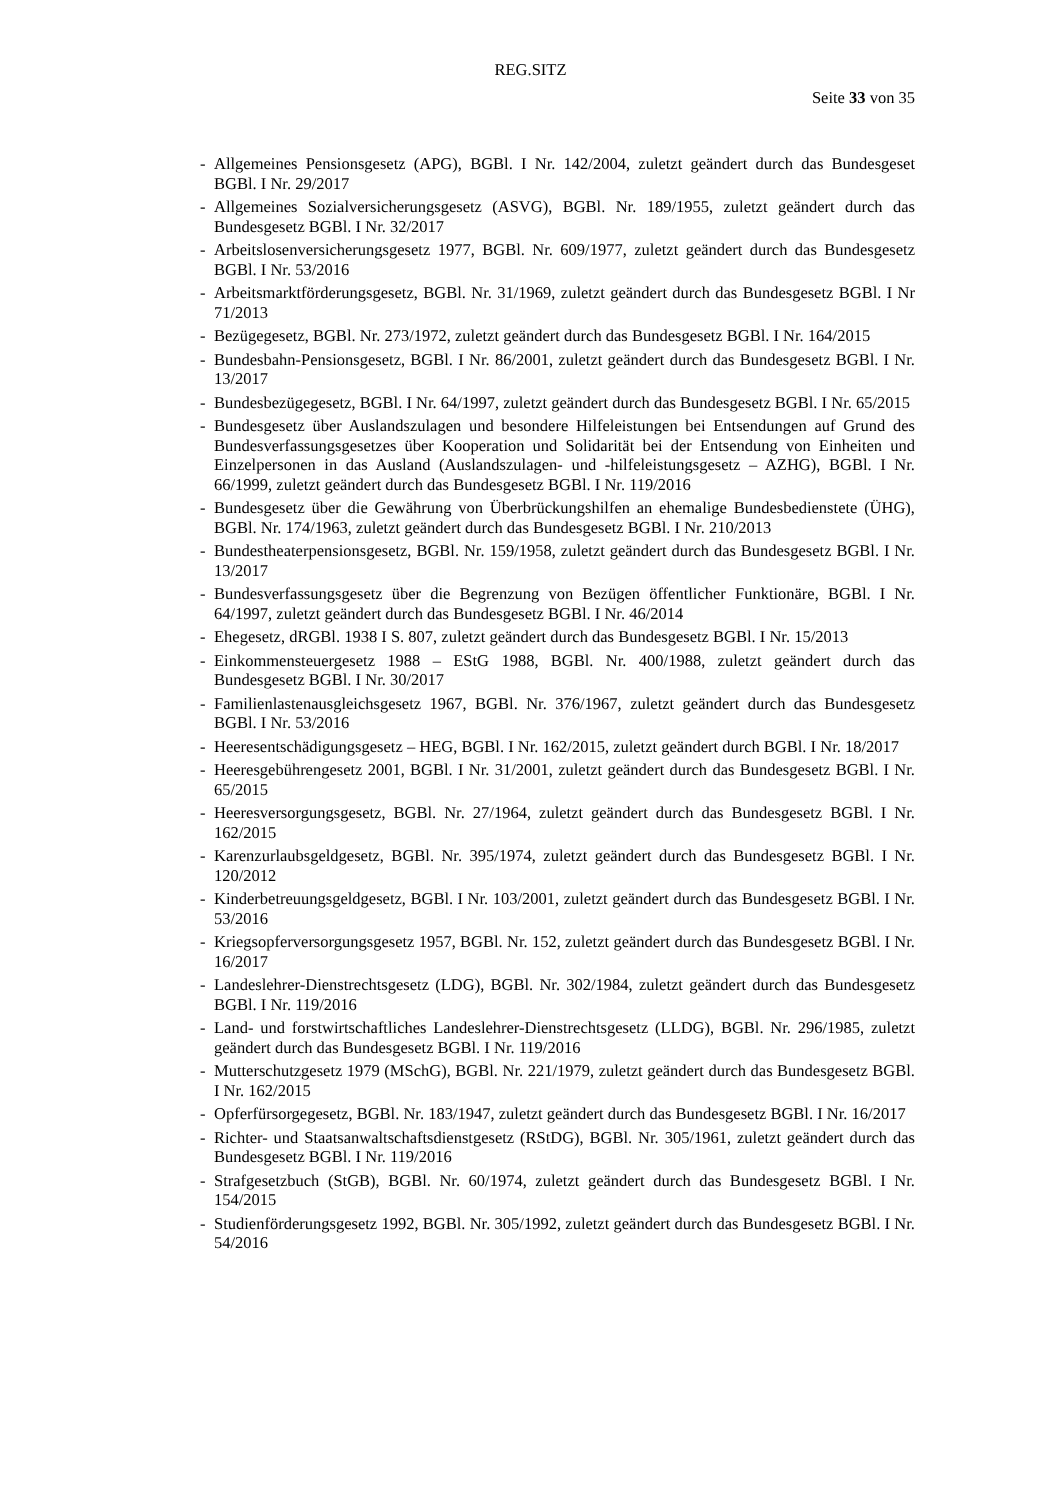REG.SITZ
Seite 33 von 35
- Allgemeines Pensionsgesetz (APG), BGBl. I Nr. 142/2004, zuletzt geändert durch das Bundesgeset BGBl. I Nr. 29/2017
- Allgemeines Sozialversicherungsgesetz (ASVG), BGBl. Nr. 189/1955, zuletzt geändert durch das Bundesgesetz BGBl. I Nr. 32/2017
- Arbeitslosenversicherungsgesetz 1977, BGBl. Nr. 609/1977, zuletzt geändert durch das Bundesgesetz BGBl. I Nr. 53/2016
- Arbeitsmarktförderungsgesetz, BGBl. Nr. 31/1969, zuletzt geändert durch das Bundesgesetz BGBl. I Nr 71/2013
- Bezügegesetz, BGBl. Nr. 273/1972, zuletzt geändert durch das Bundesgesetz BGBl. I Nr. 164/2015
- Bundesbahn-Pensionsgesetz, BGBl. I Nr. 86/2001, zuletzt geändert durch das Bundesgesetz BGBl. I Nr. 13/2017
- Bundesbezügegesetz, BGBl. I Nr. 64/1997, zuletzt geändert durch das Bundesgesetz BGBl. I Nr. 65/2015
- Bundesgesetz über Auslandszulagen und besondere Hilfeleistungen bei Entsendungen auf Grund des Bundesverfassungsgesetzes über Kooperation und Solidarität bei der Entsendung von Einheiten und Einzelpersonen in das Ausland (Auslandszulagen- und -hilfeleistungsgesetz – AZHG), BGBl. I Nr. 66/1999, zuletzt geändert durch das Bundesgesetz BGBl. I Nr. 119/2016
- Bundesgesetz über die Gewährung von Überbrückungshilfen an ehemalige Bundesbedienstete (ÜHG), BGBl. Nr. 174/1963, zuletzt geändert durch das Bundesgesetz BGBl. I Nr. 210/2013
- Bundestheaterpensionsgesetz, BGBl. Nr. 159/1958, zuletzt geändert durch das Bundesgesetz BGBl. I Nr. 13/2017
- Bundesverfassungsgesetz über die Begrenzung von Bezügen öffentlicher Funktionäre, BGBl. I Nr. 64/1997, zuletzt geändert durch das Bundesgesetz BGBl. I Nr. 46/2014
- Ehegesetz, dRGBl. 1938 I S. 807, zuletzt geändert durch das Bundesgesetz BGBl. I Nr. 15/2013
- Einkommensteuergesetz 1988 – EStG 1988, BGBl. Nr. 400/1988, zuletzt geändert durch das Bundesgesetz BGBl. I Nr. 30/2017
- Familienlastenausgleichsgesetz 1967, BGBl. Nr. 376/1967, zuletzt geändert durch das Bundesgesetz BGBl. I Nr. 53/2016
- Heeresentschädigungsgesetz – HEG, BGBl. I Nr. 162/2015, zuletzt geändert durch BGBl. I Nr. 18/2017
- Heeresgebührengesetz 2001, BGBl. I Nr. 31/2001, zuletzt geändert durch das Bundesgesetz BGBl. I Nr. 65/2015
- Heeresversorgungsgesetz, BGBl. Nr. 27/1964, zuletzt geändert durch das Bundesgesetz BGBl. I Nr. 162/2015
- Karenzurlaubsgeldgesetz, BGBl. Nr. 395/1974, zuletzt geändert durch das Bundesgesetz BGBl. I Nr. 120/2012
- Kinderbetreuungsgeldgesetz, BGBl. I Nr. 103/2001, zuletzt geändert durch das Bundesgesetz BGBl. I Nr. 53/2016
- Kriegsopferversorgungsgesetz 1957, BGBl. Nr. 152, zuletzt geändert durch das Bundesgesetz BGBl. I Nr. 16/2017
- Landeslehrer-Dienstrechtsgesetz (LDG), BGBl. Nr. 302/1984, zuletzt geändert durch das Bundesgesetz BGBl. I Nr. 119/2016
- Land- und forstwirtschaftliches Landeslehrer-Dienstrechtsgesetz (LLDG), BGBl. Nr. 296/1985, zuletzt geändert durch das Bundesgesetz BGBl. I Nr. 119/2016
- Mutterschutzgesetz 1979 (MSchG), BGBl. Nr. 221/1979, zuletzt geändert durch das Bundesgesetz BGBl. I Nr. 162/2015
- Opferfürsorgegesetz, BGBl. Nr. 183/1947, zuletzt geändert durch das Bundesgesetz BGBl. I Nr. 16/2017
- Richter- und Staatsanwaltschaftsdienstgesetz (RStDG), BGBl. Nr. 305/1961, zuletzt geändert durch das Bundesgesetz BGBl. I Nr. 119/2016
- Strafgesetzbuch (StGB), BGBl. Nr. 60/1974, zuletzt geändert durch das Bundesgesetz BGBl. I Nr. 154/2015
- Studienförderungsgesetz 1992, BGBl. Nr. 305/1992, zuletzt geändert durch das Bundesgesetz BGBl. I Nr. 54/2016